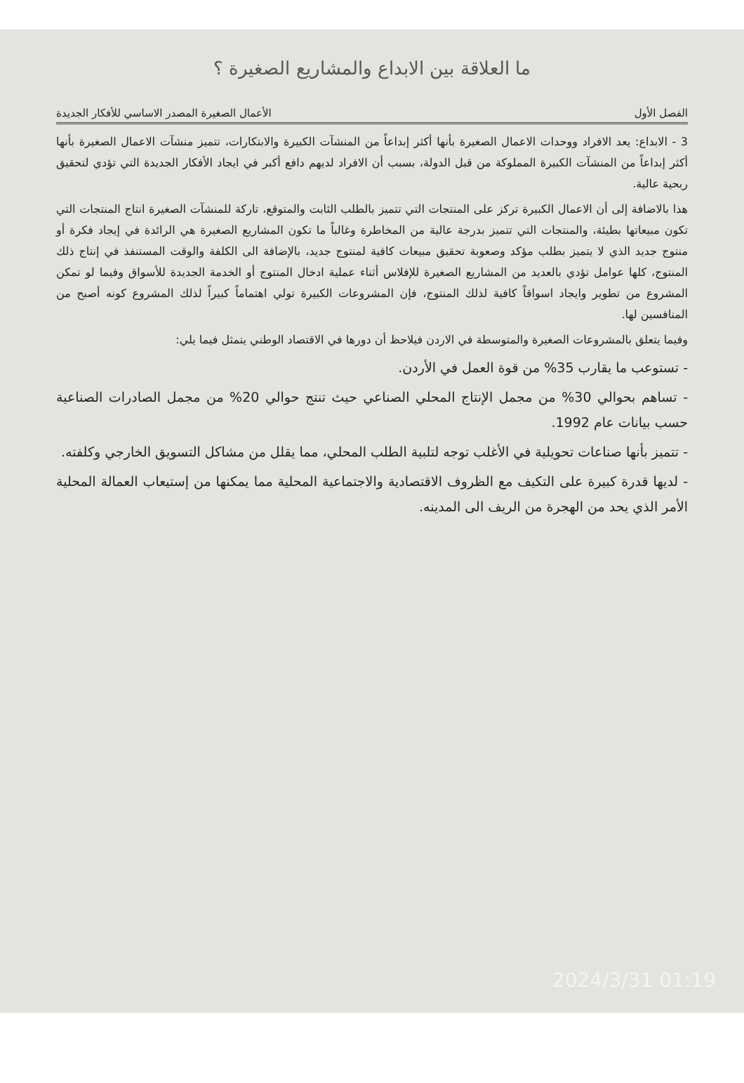ما العلاقة بين الابداع والمشاريع الصغيرة ؟
الفصل الأول الأعمال الصغيرة المصدر الاساسي للأفكار الجديدة
3 - الابداع: يعد الافراد ووحدات الاعمال الصغيرة بأنها أكثر إبداعاً من المنشآت الكبيرة والابتكارات، تتميز منشآت الاعمال الصغيرة بأنها أكثر إبداعاً من المنشآت الكبيرة المملوكة من قبل الدولة، بسبب أن الافراد لديهم دافع أكبر في ايجاد الأفكار الجديدة التي تؤدي لتحقيق ربحية عالية.
هذا بالاضافة إلى أن الاعمال الكبيرة تركز على المنتجات التي تتميز بالطلب الثابت والمتوقع، تاركة للمنشآت الصغيرة انتاج المنتجات التي تكون مبيعاتها بطيئة، والمنتجات التي تتميز بدرجة عالية من المخاطرة وغالباً ما تكون المشاريع الصغيرة هي الرائدة في إيجاد فكرة أو منتوج جديد الذي لا يتميز بطلب مؤكد وصعوبة تحقيق مبيعات كافية لمنتوج جديد، بالإضافة الى الكلفة والوقت المستنفذ في إنتاج ذلك المنتوج، كلها عوامل تؤدي بالعديد من المشاريع الصغيرة للإفلاس أثناء عملية ادخال المنتوج أو الخدمة الجديدة للأسواق وفيما لو تمكن المشروع من تطوير وايجاد اسواقاً كافية لذلك المنتوج، فإن المشروعات الكبيرة تولي اهتماماً كبيراً لذلك المشروع كونه أصبح من المنافسين لها.
وفيما يتعلق بالمشروعات الصغيرة والمتوسطة في الاردن فيلاحظ أن دورها في الاقتصاد الوطني يتمثل فيما يلي:
- تستوعب ما يقارب 35% من قوة العمل في الأردن.
- تساهم بحوالي 30% من مجمل الإنتاج المحلي الصناعي حيث تنتج حوالي 20% من مجمل الصادرات الصناعية حسب بيانات عام 1992.
- تتميز بأنها صناعات تحويلية في الأغلب توجه لتلبية الطلب المحلي، مما يقلل من مشاكل التسويق الخارجي وكلفته.
- لديها قدرة كبيرة على التكيف مع الظروف الاقتصادية والاجتماعية المحلية مما يمكنها من إستيعاب العمالة المحلية الأمر الذي يحد من الهجرة من الريف الى المدينه.
2024/3/31 01:19